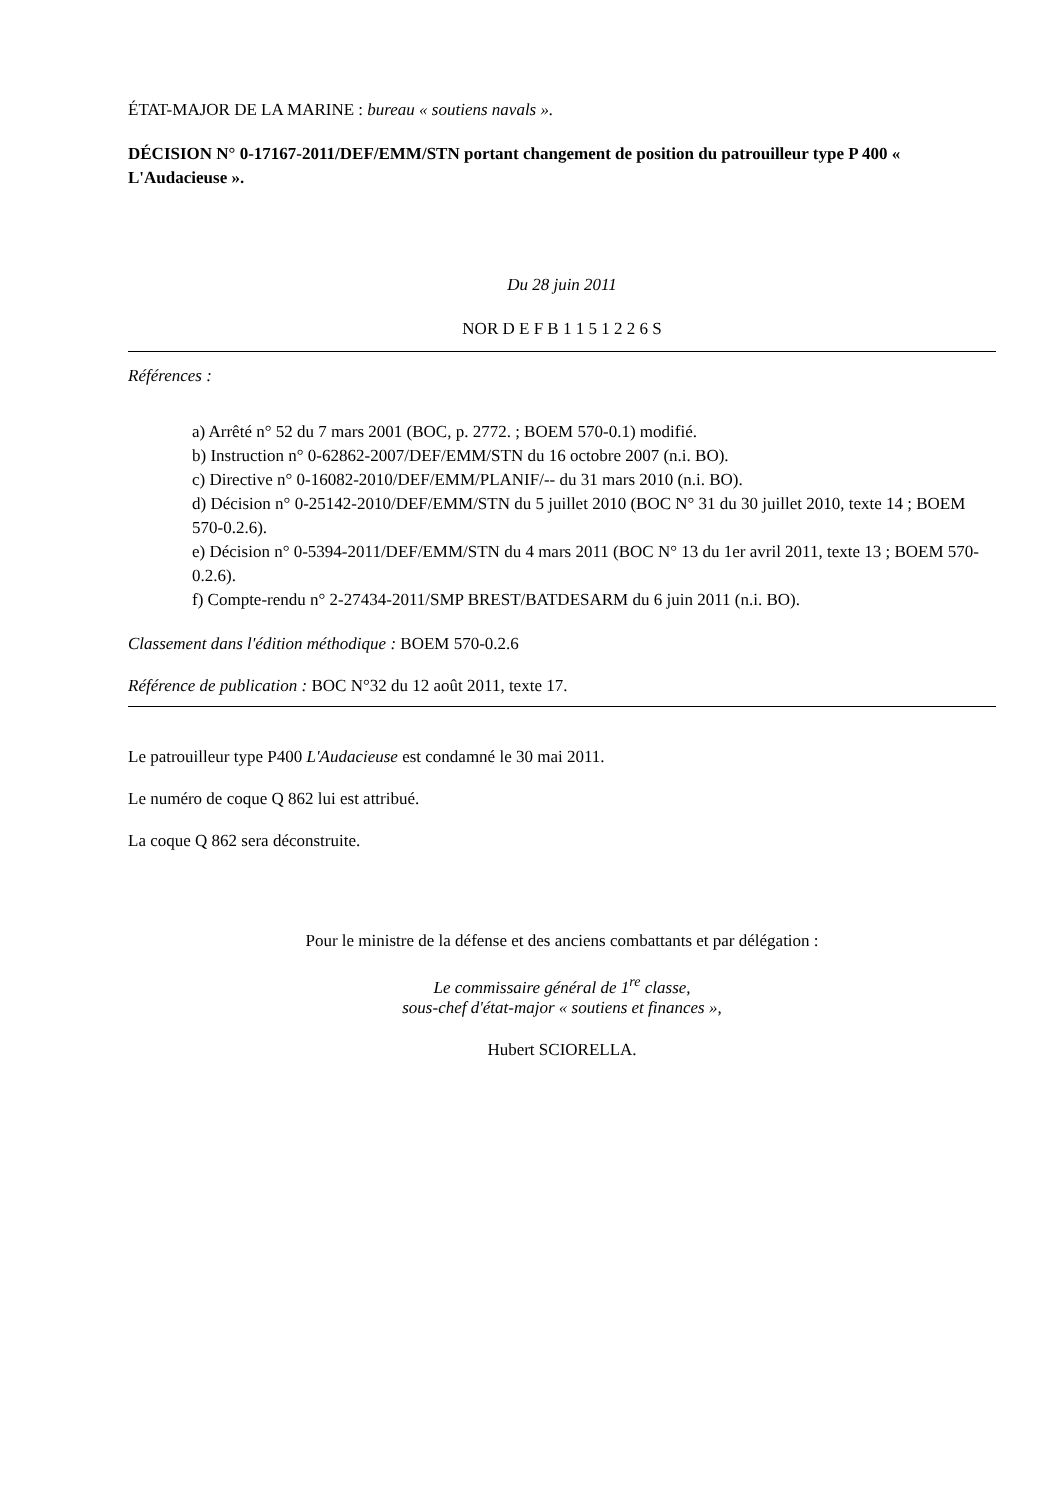ÉTAT-MAJOR DE LA MARINE : bureau « soutiens navals ».
DÉCISION N° 0-17167-2011/DEF/EMM/STN portant changement de position du patrouilleur type P 400 « L'Audacieuse ».
Du 28 juin 2011
NOR D E F B 1 1 5 1 2 2 6 S
Références :
a) Arrêté n° 52 du 7 mars 2001 (BOC, p. 2772. ; BOEM 570-0.1) modifié.
b) Instruction n° 0-62862-2007/DEF/EMM/STN du 16 octobre 2007 (n.i. BO).
c) Directive n° 0-16082-2010/DEF/EMM/PLANIF/-- du 31 mars 2010 (n.i. BO).
d) Décision n° 0-25142-2010/DEF/EMM/STN du 5 juillet 2010 (BOC N° 31 du 30 juillet 2010, texte 14 ; BOEM 570-0.2.6).
e) Décision n° 0-5394-2011/DEF/EMM/STN du 4 mars 2011 (BOC N° 13 du 1er avril 2011, texte 13 ; BOEM 570-0.2.6).
f) Compte-rendu n° 2-27434-2011/SMP BREST/BATDESARM du 6 juin 2011 (n.i. BO).
Classement dans l'édition méthodique : BOEM 570-0.2.6
Référence de publication : BOC N°32 du 12 août 2011, texte 17.
Le patrouilleur type P400 L'Audacieuse est condamné le 30 mai 2011.
Le numéro de coque Q 862 lui est attribué.
La coque Q 862 sera déconstruite.
Pour le ministre de la défense et des anciens combattants et par délégation :
Le commissaire général de 1<sup>re</sup> classe,
sous-chef d'état-major « soutiens et finances »,
Hubert SCIORELLA.